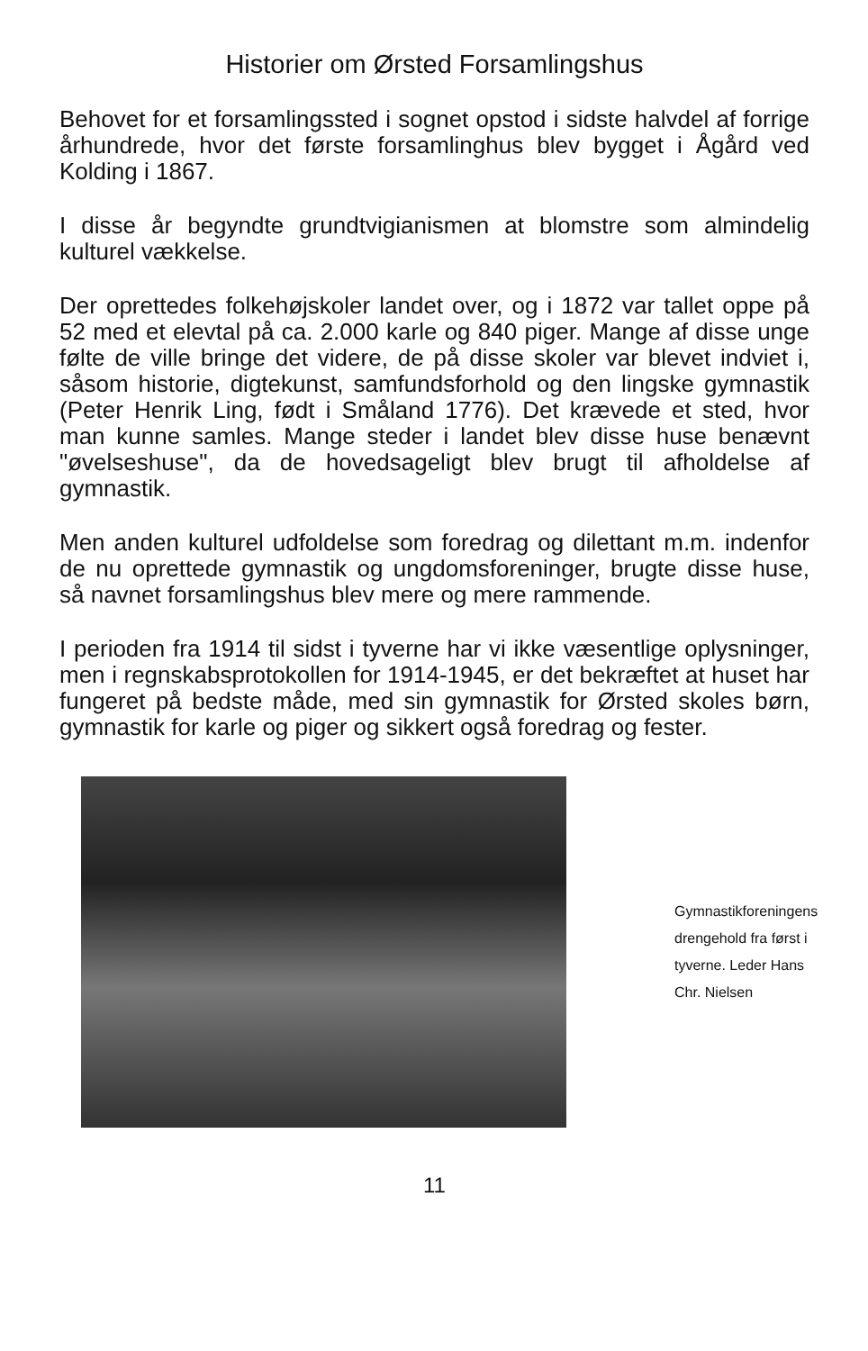Historier om Ørsted Forsamlingshus
Behovet for et forsamlingssted i sognet opstod i sidste halvdel af forrige århundrede, hvor det første forsamlinghus blev bygget i Ågård ved Kolding i 1867.
I disse år begyndte grundtvigianismen at blomstre som almindelig kulturel vækkelse.
Der oprettedes folkehøjskoler landet over, og i 1872 var tallet oppe på 52 med et elevtal på ca. 2.000 karle og 840 piger. Mange af disse unge følte de ville bringe det videre, de på disse skoler var blevet indviet i, såsom historie, digtekunst, samfundsforhold og den lingske gymnastik (Peter Henrik Ling, født i Småland 1776). Det krævede et sted, hvor man kunne samles. Mange steder i landet blev disse huse benævnt "øvelseshuse", da de hovedsageligt blev brugt til afholdelse af gymnastik.
Men anden kulturel udfoldelse som foredrag og dilettant m.m. indenfor de nu oprettede gymnastik og ungdomsforeninger, brugte disse huse, så navnet forsamlingshus blev mere og mere rammende.
I perioden fra 1914 til sidst i tyverne har vi ikke væsentlige oplysninger, men i regnskabsprotokollen for 1914-1945, er det bekræftet at huset har fungeret på bedste måde, med sin gymnastik for Ørsted skoles børn, gymnastik for karle og piger og sikkert også foredrag og fester.
Gymnastikforeningens drengehold fra først i tyverne. Leder Hans Chr. Nielsen
11